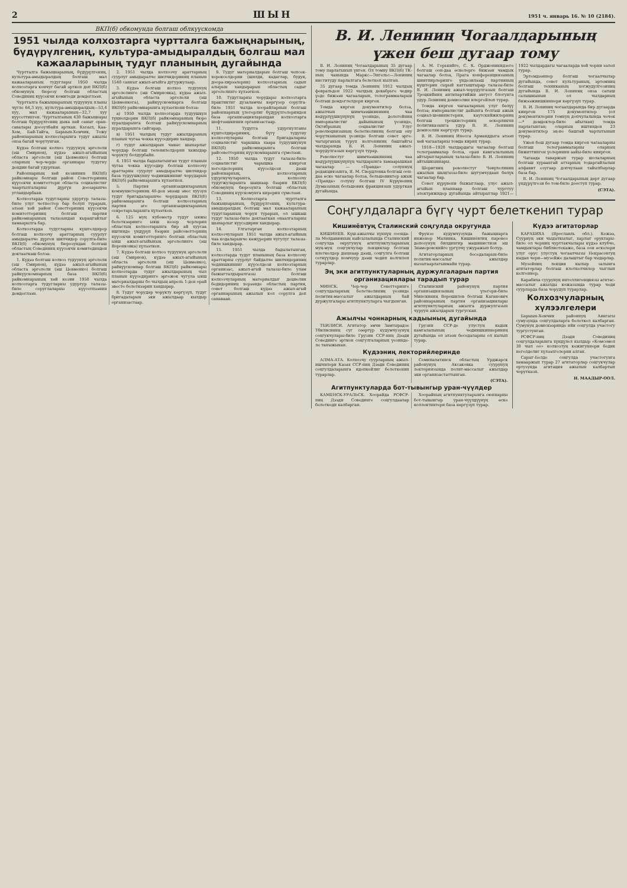2 ШЫН 1951 ч. январь 16. № 10 (2184).
ВКП(б) обкомунда болгаш облкүүскомда
1951 чылда колхозтарга чуртталга бажыңнарының, бүдүрүлгениң, культура-амыдыралдың болгаш мал кажааларының тудуг планының дугайында
Чуртталга бажыңнарының, бүдүрүлгениң, культура-амыдыралдың болгаш мал кажааларының тудуглары 1950 чылда колхозтарга кончуг багай эрткен деп ВКП(б) обкомунуң бюрозу болгаш областың Совединиң күүсекчи комитеди демдеглээн.
Чуртталга бажыңнарының тудуунуң планы чүгле 64,3 хуу, культура-амыдыралдың—53,4 хуу, мал кажааларының—32,7 хуу күүсеттинген. Чуртталганың 430 бажыңнары болгаш бүдүрүлгениң дыка хөй саныг оран-савалары доозулбайн арткан. Кызыл, Каа-Хем, Бай-Тайга, Барыын-Хемчик, Тожу районнарының колхозтарынга тудуг ажылы онза багай чорутунган.
Күдээ болгаш колхоз тудуунуң эргелели (эш Смирнов), күдээ ажыл-агыйының областа эргелели (эш Цевменко) болгаш оларның чер-черде органнары тудугну дендии багай удурткан.
Районнарның хөй кезиинин ВКП(б) райкомнары болгаш район Советтериниң күүсекчи комитеттери областа социалистиг чаартылгаларны дүргүн доозарынче угландырбаан.
Колхозтарда тудугларны удуртур талазы-биле улуг четпестер бар болуп турарын, элээн хөй район Советтериниң күүсекчи комитеттериниң болгаш партия райкомнарының талазындан кыраңгайлыг хамаарылга бар.
Колхозтарда тудугларны күштелдирер болгаш колхозчу араттарның суурлуг амыдыралче дүрген шилчидер сорулга-биле ВКП(б) обкомунуң бюрозундан болгаш областың Совединиң күүсекчи комитединден доктааткаш болза:
1. Күдээ болгаш колхоз тудуунуң эргелели (эш Смирнов), күдээ ажыл-агыйының областа эргелели (эш Цевменко) болгаш райкүүскомнарның база ВКП(б) райкомнарының хөй кезии 1950 чылда колхозтарга тудугларны удуртур талазы-биле соруглаларны күүсетпээнин демдеглээн.
2. 1951 чылда колхозчу араттарның суурлуг амыдыралче шилчидериниң планын 1540 санныг ажыл-агыйга дугуржулаар.
3. Күдээ болгаш колхоз тудуунуң эргелелинге (эш Смирновка), күдээ ажыл-агыйының областа эргелели (эш Цевменкога), райкүүскомнарга болгаш ВКП(б) райкомнарынга хүлээткени болза:
а) 1950 чылда колхозтарда тудуушкун түңнелдерин ВКП(б) райкомнарының бюро хуралдарынга болгаш райкүүскомнарның хуралдарынга сайгарар.
в) 1951 чылдың тудуг ажылдарының планын чугаа чокка күүседирин хандыр.
г) тудуг ажылдарын чавыс шынарлыг чорудар болгаш төлевилелдерни хажыдар чорукту болдурбайн.
4. 1951 чылда бадылатынган тудуг планын чугаа чокка күүседир болгаш колхозчу араттарны суурлуг амыдыралче шилчидер база тудуушкунну чедиишкинниг чорударын ВКП(б) райкомнарынга хүлээткен.
5. Партия организацияларының коммунистериниң 40-ден эвээш эвес хуузун тудуг бригадаларынче чорударын ВКП(б) райкомнарынга болгаш колхозтарның партия эге организацияларының секретарьларынга хүлээткен.
6. 125 муң кубометр тудуг ыяжы белеткээринге ыяш кезер черлерин областың колхозтарынга бир ай хуусаа иштинде үндүрүп бээрин райсоветтерниң күүсекчи комитеттеринге болгаш областың ыяш ажыл-агыйының эргелелинге (эш Воронковка) хүлээткен.
7. Күдээ болгаш колхоз тудуунуң эргелели (эш Смирнов), күдээ ажыл-агыйының областа эргелели (эш Цевменко), райкүүскомнар болгаш ВКП(б) райкомнары колхозтарда тудуг ажылдарының чыл планын күүседиринге эргежок чугула ыяш материалдарны бо чылдың апрель 1-ден орай эвесте белеткээрин хандырар.
8. Тудуг чорудар чорукту көргүзүп, тудуг бригадаларын эки ажылдаар кылдыр организастаар.
9. Тудуг материалдарын болгаш чепсек-херекселдерни (шилди, кадаглар, будук, доора-хирээлерни) колхозтарның садып алырын хандырарын областың садыг эргелелинге хүлээткен.
10. Тудугларны чорудары колхозтарга практиктиг дузаламчы көргүзер сорулга-биле 1951 чылда хоорайларнын болгаш районнарның үлегерлиг бүдүрүлгелеринден база организацияларындан колхозтарга шефтээшкинни организастаар.
11. Тудугга удурткулганы күштелдирериниң, бүгү тудугну колхозчуларны болгаш бригадаларны социалистиг чарышка хаара тудуушкунун ВКП(б) райкомнарынга болгаш райсоветтерниң күүскомнарынга сүмелээн.
12. 1950 чылда тудуг талазы-биле социалистиг чарышка киирген негелделерниң күүселдези дээш районнарның, колхозтарның удурткучуларынга, колхозчу тудугжуларынга шаңнаар бээрин ВКП(б) обкомунуң бюрозунга болгаш областың Совединиң күүскомунга кирерин сүмелээн.
13. Колхозтарга чуртталга бажыңнарының, бүдүрүлгениң, культура-амыдыралдың болгаш мал кажааларының тудугларының чорун турарын, ол ышкаш тудуг талазы-биле доктааткан онаалгаларны шынарлыг күүседирин хандырар.
14. Улгатырган колхозтарның колхозчуларын 1951 чылда ажыл-агыйның чаа кодаларынче көжүрерин чугулуг талазы-биле хандырар.
15. 1951 чылда бадылатынган, колхозтарда тудуг планының база колхозчу араттарны суурлуг байдалче шилчидериниң чедиишкинниг күүселдези колхозтарның организас, ажыл-агый талазы-биле улам быжыгталдырылгазы болгаш колхозчуларның материалдыг дециелин бедидериниң херээнде областың партия, совет болгаш күдээ ажыл-агый органнарының ажылын кол сорулга деп санаваан.
В. И. Лениниң Чогаалдарының үжен беш дугаар тому
В. И. Лениниң Чогаалдарының 35 дугаар тому парлатынып үнген. Ол томну ВКП(б) ТК-ның чанында Маркс—Энгельс—Лениниң институду парлалгага белеткеп кылган.
35 дугаар томда Лениниң 1912 чылдың февральден 1922 чылдың декабрьге чедир үеде бижээн чагааларын, телеграммаларын болгаш демдеглелдери кирген.
Томда кирген документилер болза, ажылчын шимчээшкининиң чаа көдүрлүүшкүнүнүң үезинде, делегейниң империалистиг дайынының үезинде, Октябрьның социалистиг Улуг революциязының белеткелиниң болгаш ону чорутканының үезинде болгаш совет эрге-чагырганың туруп келгениниң баштайгы чылдарында В. И. Лениниң ажыл-чорудулгазын көргүзүп турар.
Революстуг шимчээшкинниң чаа көдүрлүүшкүнүнүң чылдарынга хамаарышкан чагаалар — «Правда» солуннуң редакциязынга, Я. М. Свердловка болгаш оон-даа өске чагаалар болза, большевиктер ажык «Правда» солуну болгаш IV Күрүнениң Думазының большевик фракциязын удурткан дугайында.
А. М. Горькийге, С. К. Орджоникидзеге болгаш оон-даа өскелерге бижээн чамдык чагаалар болза, Прага конференциязының шиитпирлеринге үндезилээш партияның күштерин сырый каттыштырар талазы-биле В. И. Лениниң ажыл-чорудулгазын болгаш Троцкийниң антипартийжи август блогунга удур Лениниң демиселин илергейлеп турар.
Томда кирген чагааларның улуг бөлүү болза; империалистиг дайынга болгаш ажык социал-шовинистерни, каутскийжилерниң болгаш троцкистерниң өскерликчи политиказынга удур В. И. Лениниң демиселин көргүзүп турар.
В. И. Лениниң Инесса Арманддыга элээн хөй чагааларны томда кирип турар.
1918—1920 чылдардагы чагаалар болгаш телеграммалар болза, оран камгалалының айтырыгларының талазы-биле В. И. Лениниң айтышкыннары.
Шеригниң революстуг Чөвүлелиниң ажылын шыңгызы-биле шугумчудаан бөлүк чагаалар бар.
Совет күрүнени быжыглаар, улус ажыл-агыйын планнаар болгаш чурттуу электрижидер дугайында айтырыглар 1921—1922 чылдардагы чагааларда хөй черни ээлеп турар.
Эртемдээннер болгаш чогаалчылар дугайында, совет культураның, эртемниң болгаш техниканың хогжудулгезиниң дугайында В. И. Лениниң онза сагыш салышкынын ол чылдарның бижээжиишкиннери көргүзүп турар.
В. И. Лениниң чогаалдарында бир дугаарда киирген 175 документилер (ол документилерни томнуң допчулалында чечек—* демдектер-биле айыткан) томда парлатынган; оларның иштинден 23 документилер эң-не баштай чартытынып турар.
Үжен беш дугаар томда кирген чагааларны болгаш телеграммаларны оларның бижиттинген үелеринин аайы-биле киирген.
Чагаада таваржып турар шолаларның болгаш хураангай аттарның тодаргайлалын алфавит езугаар допчулаан тайылбырлар база бар.
В. И. Лениниң Чогаалдарының дөрт дугаар үндүрүлгези бо том-биле дооступ турар.
(СЭТА).
Соңгулдаларга бүгү чурт белеткенип турар
Кишинёвтуң Сталинский соңгулда округунда
КИШИНЕВ. Күш-ажылчы хүннүң соонда-ла Молдавияның найсылалында Сталинский соңгулда округунуң агитпунктуларының муң-муң соңгукчулар лекциялар болгаш илеткелдер дыңнаар дээш, соңгулга болгаш сеткүүлдер номчуур дээш чедип келгилеп турарлар.
Фрунзе кудумчузунда бажыңнарга инженер Малинка, Кишинёвтиң паровоз депозунуң билдингир машинистизи эш Знамеровскийге үргүлчү ужуражып болур.
Агитаторларның беседаларын-биле политик-массалыг ажылдар кызыгаарлатынмайн турар.
Эң эки агитпунктуларның дуржулгаларын партия организациялары тарадып турар
МИНСК. Чер-чер Советтеринге соңгулдаларның белеткелиниң үезинде политик-массалыг ажылдарның бай дуржулгалары агитпунктуларга чыгдынган.
Сталинский районунуң партия организациязының үлегери-биле Минскиниң Ворошилов болгаш Каганович районнарының партия организациялары агитпунктуларның ажылга дуржулгазын чуруун ажылдарын тургускан.
Ажылчы чоннарның кадыының дугайында
ТБИЛИСИ. Агитатор эмчи Замтырадзе Тбилисиниң суг сөөртүр кудумчузунуң соңгукчулары-биле Грузин ССР-ниң Дээди Совединге эрткен соңгулгаларның үезинде-ле таныжыкан.
Грузин ССР-де улустуң кадык камгалалының чедиишкиннериниң дугайында ол элээн беседаларны ол кылып турар.
Күдээниң лекторийлеринде
АЛМА-АТА. Колхозчу суурларның ажыл-ишчилери Казах ССР-ниң Дээди Совединиң соңгулдаларынга идепкейлиг белеткенип турарлар.
Семипалатинск областың Урджарск районунуң Аксаковка суурунуң лекториязында полит-массалыг ажылдар эки организастаттынган.
(СЭТА).
Агитпунктуларда бот-тывынгыр уран-чүүлдер
КАМЕНСК-УРАЛЬСК. Хоорайда РСФСР-ниң Дээди Совединге соңгулдаалар белеткеди калбарган.
Хоорайның агитпунктуларынга оюннарны бот-тывынгыр уран-чүүлдүүнүң өске коллективтери база көргүзүп турар.
Күдээ агитаторлар
КАРАБИХА (Ярославль обл.). Кежээ, Суурнуң эки чыдыткылыг, харлыг оруктары-биле ол черниң чурттакчылары күдээ клубче, чамдыктары библиотекаже, база оон өскелери улуг орус улустуң чогаалчызы Некрасовтуң кыдан чери—музейже далаштыг бар чыдарлар.
Музейниң лекция кылыр залынга агитаторлар болгаш илеткелчилер чыглып келгеннер.
Карабиха суурунуң интеллигенциязы агитас-массалыг ажылды кожазында турар чеди суурларда база чорудуп турарлар.
Колхозчуларның хүлээлгелери
Барыын-Хемчик районнуң Аянгаты сумузунда соңгулдаларга белеткел калбарган. Сумунуң девискээринде ийи соңгулда участогу тургустунган.
РСФСР-ниң Дээди Совединиң соңгулдаларынга хүндүлел кылдыр «Комсомол 30 чыл оо» колхозтуң кежигуннери бедик негелделиг хүлээлгелерни алган.
Сарыг-Белде соңгулда участогунга хамааржып турар 27 агитаторлар соңгукчулар ортузунда агитация ажылын калбартып чорутказн.
Н. МААДЫР-ООЛ.